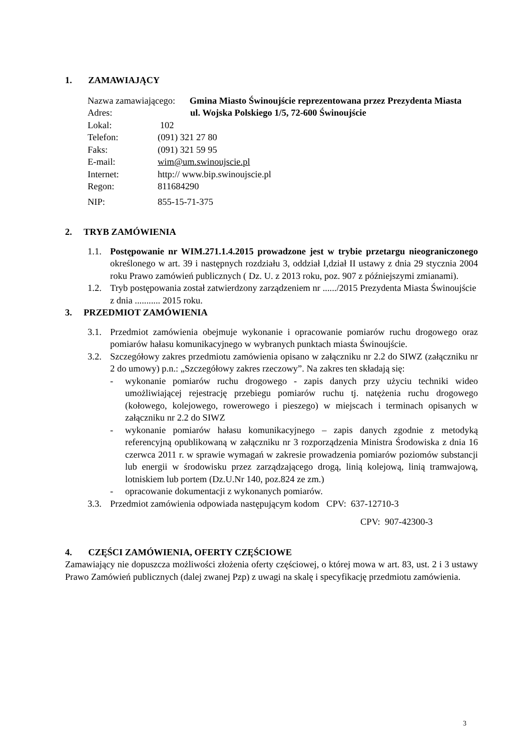1. ZAMAWIAJĄCY
Nazwa zamawiającego: Gmina Miasto Świnoujście reprezentowana przez Prezydenta Miasta
Adres: ul. Wojska Polskiego 1/5, 72-600 Świnoujście
Lokal: 102
Telefon: (091) 321 27 80
Faks: (091) 321 59 95
E-mail: wim@um.swinoujscie.pl
Internet: http:// www.bip.swinoujscie.pl
Regon: 811684290
NIP: 855-15-71-375
2. TRYB ZAMÓWIENIA
1.1. Postępowanie nr WIM.271.1.4.2015 prowadzone jest w trybie przetargu nieograniczonego określonego w art. 39 i następnych rozdziału 3, oddział I,dział II ustawy z dnia 29 stycznia 2004 roku Prawo zamówień publicznych ( Dz. U. z 2013 roku, poz. 907 z późniejszymi zmianami).
1.2. Tryb postępowania został zatwierdzony zarządzeniem nr ....../2015 Prezydenta Miasta Świnoujście z dnia ........... 2015 roku.
3. PRZEDMIOT ZAMÓWIENIA
3.1. Przedmiot zamówienia obejmuje wykonanie i opracowanie pomiarów ruchu drogowego oraz pomiarów hałasu komunikacyjnego w wybranych punktach miasta Świnoujście.
3.2. Szczegółowy zakres przedmiotu zamówienia opisano w załączniku nr 2.2 do SIWZ (załączniku nr 2 do umowy) p.n.: „Szczegółowy zakres rzeczowy”. Na zakres ten składają się:
- wykonanie pomiarów ruchu drogowego - zapis danych przy użyciu techniki wideo umożliwiającej rejestrację przebiegu pomiarów ruchu tj. natężenia ruchu drogowego (kołowego, kolejowego, rowerowego i pieszego) w miejscach i terminach opisanych w załączniku nr 2.2 do SIWZ
- wykonanie pomiarów hałasu komunikacyjnego – zapis danych zgodnie z metodyką referencyjną opublikowaną w załączniku nr 3 rozporządzenia Ministra Środowiska z dnia 16 czerwca 2011 r. w sprawie wymagań w zakresie prowadzenia pomiarów poziomów substancji lub energii w środowisku przez zarządzającego drogą, linią kolejową, linią tramwajową, lotniskiem lub portem (Dz.U.Nr 140, poz.824 ze zm.)
- opracowanie dokumentacji z wykonanych pomiarów.
3.3. Przedmiot zamówienia odpowiada następującym kodom CPV: 637-12710-3
CPV: 907-42300-3
4. CZĘŚCI ZAMÓWIENIA, OFERTY CZĘŚCIOWE
Zamawiający nie dopuszcza możliwości złożenia oferty częściowej, o której mowa w art. 83, ust. 2 i 3 ustawy Prawo Zamówień publicznych (dalej zwanej Pzp) z uwagi na skalę i specyfikację przedmiotu zamówienia.
3